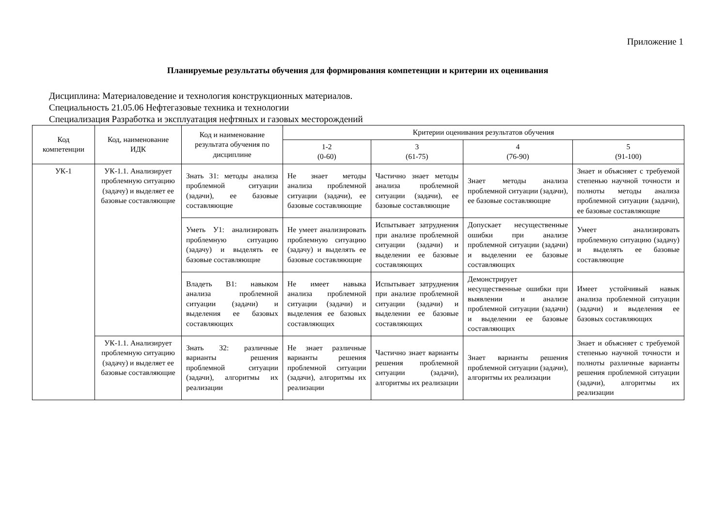Приложение 1
Планируемые результаты обучения для формирования компетенции и критерии их оценивания
Дисциплина: Материаловедение и технология конструкционных материалов.
Специальность 21.05.06 Нефтегазовые техника и технологии
Специализация Разработка и эксплуатация нефтяных и газовых месторождений
| Код компетенции | Код, наименование ИДК | Код и наименование результата обучения по дисциплине | Критерии оценивания результатов обучения | | | |
| --- | --- | --- | --- | --- | --- | --- |
| | | | 1-2 (0-60) | 3 (61-75) | 4 (76-90) | 5 (91-100) |
| УК-1 | УК-1.1. Анализирует проблемную ситуацию (задачу) и выделяет ее базовые составляющие | Знать З1: методы анализа проблемной ситуации (задачи), ее базовые составляющие | Не знает методы анализа проблемной ситуации (задачи), ее базовые составляющие | Частично знает методы анализа проблемной ситуации (задачи), ее базовые составляющие | Знает методы анализа проблемной ситуации (задачи), ее базовые составляющие | Знает и объясняет с требуемой степенью научной точности и полноты методы анализа проблемной ситуации (задачи), ее базовые составляющие |
| | | Уметь У1: анализировать проблемную ситуацию (задачу) и выделять ее базовые составляющие | Не умеет анализировать проблемную ситуацию (задачу) и выделять ее базовые составляющие | Испытывает затруднения при анализе проблемной ситуации (задачи) и выделении ее базовые составляющих | Допускает несущественные ошибки при анализе проблемной ситуации (задачи) и выделении ее базовые составляющих | Умеет анализировать проблемную ситуацию (задачу) и выделять ее базовые составляющие |
| | | Владеть В1: навыком анализа проблемной ситуации (задачи) и выделения ее базовых составляющих | Не имеет навыка анализа проблемной ситуации (задачи) и выделения ее базовых составляющих | Испытывает затруднения при анализе проблемной ситуации (задачи) и выделении ее базовые составляющих | Демонстрирует несущественные ошибки при выявлении и анализе проблемной ситуации (задачи) и выделении ее базовые составляющих | Имеет устойчивый навык анализа проблемной ситуации (задачи) и выделения ее базовых составляющих |
| | УК-1.1. Анализирует проблемную ситуацию (задачу) и выделяет ее базовые составляющие | Знать З2: различные варианты решения проблемной ситуации (задачи), алгоритмы их реализации | Не знает различные варианты решения проблемной ситуации (задачи), алгоритмы их реализации | Частично знает варианты решения проблемной ситуации (задачи), алгоритмы их реализации | Знает варианты решения проблемной ситуации (задачи), алгоритмы их реализации | Знает и объясняет с требуемой степенью научной точности и полноты различные варианты решения проблемной ситуации (задачи), алгоритмы их реализации |